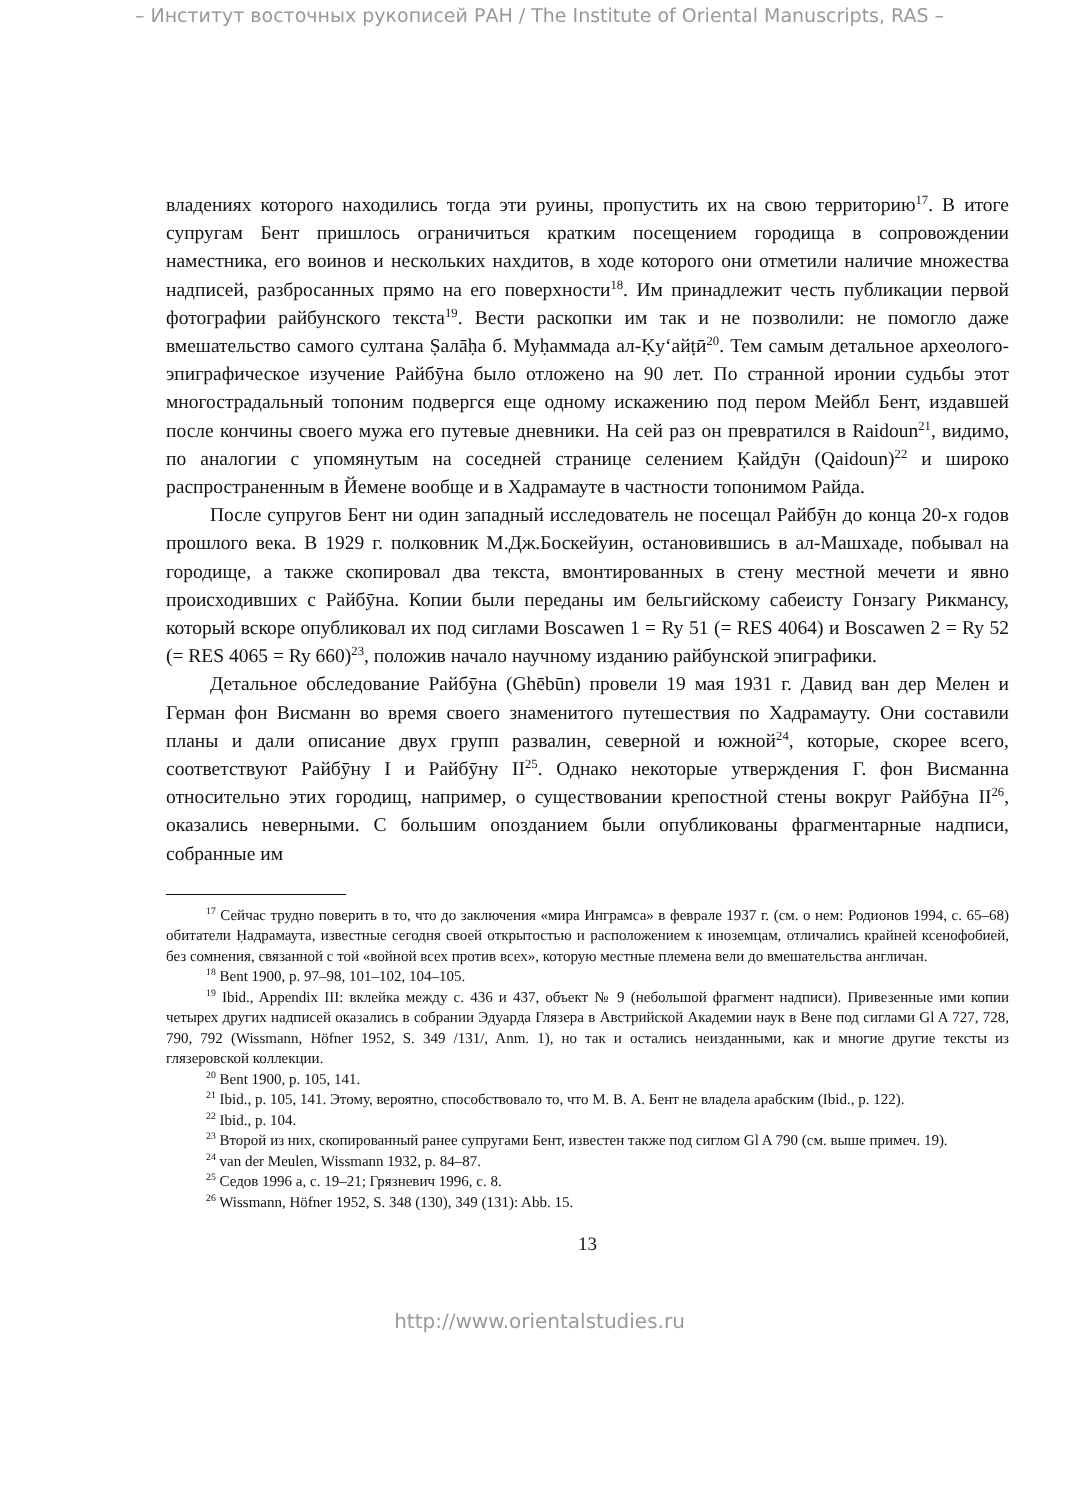– Институт восточных рукописей РАН / The Institute of Oriental Manuscripts, RAS –
владениях которого находились тогда эти руины, пропустить их на свою территорию<sup>17</sup>. В итоге супругам Бент пришлось ограничиться кратким посещением городища в сопровождении наместника, его воинов и нескольких нахдитов, в ходе которого они отметили наличие множества надписей, разбросанных прямо на его поверхности<sup>18</sup>. Им принадлежит честь публикации первой фотографии райбунского текста<sup>19</sup>. Вести раскопки им так и не позволили: не помогло даже вмешательство самого султана Ṣалāḥа б. Муḥаммада ал-Ḳу‘айṭӣ<sup>20</sup>. Тем самым детальное археолого-эпиграфическое изучение Райбӯна было отложено на 90 лет. По странной иронии судьбы этот многострадальный топоним подвергся еще одному искажению под пером Мейбл Бент, издавшей после кончины своего мужа его путевые дневники. На сей раз он превратился в Raidoun<sup>21</sup>, видимо, по аналогии с упомянутым на соседней странице селением Ḳайдӯн (Qaidoun)<sup>22</sup> и широко распространенным в Йемене вообще и в Хадрамауте в частности топонимом Райда.
После супругов Бент ни один западный исследователь не посещал Райбӯн до конца 20-х годов прошлого века. В 1929 г. полковник М.Дж.Боскейуин, остановившись в ал-Машхаде, побывал на городище, а также скопировал два текста, вмонтированных в стену местной мечети и явно происходивших с Райбӯна. Копии были переданы им бельгийскому сабеисту Гонзагу Рикмансу, который вскоре опубликовал их под сиглами Boscawen 1 = Ry 51 (= RES 4064) и Boscawen 2 = Ry 52 (= RES 4065 = Ry 660)<sup>23</sup>, положив начало научному изданию райбунской эпиграфики.
Детальное обследование Райбӯна (Ghēbūn) провели 19 мая 1931 г. Давид ван дер Мелен и Герман фон Висманн во время своего знаменитого путешествия по Хадрамауту. Они составили планы и дали описание двух групп развалин, северной и южной<sup>24</sup>, которые, скорее всего, соответствуют Райбӯну I и Райбӯну II<sup>25</sup>. Однако некоторые утверждения Г. фон Висманна относительно этих городищ, например, о существовании крепостной стены вокруг Райбӯна II<sup>26</sup>, оказались неверными. С большим опозданием были опубликованы фрагментарные надписи, собранные им
<sup>17</sup> Сейчас трудно поверить в то, что до заключения «мира Инграмса» в феврале 1937 г. (см. о нем: Родионов 1994, с. 65–68) обитатели Ḥадрамаута, известные сегодня своей открытостью и расположением к иноземцам, отличались крайней ксенофобией, без сомнения, связанной с той «войной всех против всех», которую местные племена вели до вмешательства англичан.
<sup>18</sup> Bent 1900, p. 97–98, 101–102, 104–105.
<sup>19</sup> Ibid., Appendix III: вклейка между с. 436 и 437, объект № 9 (небольшой фрагмент надписи). Привезенные ими копии четырех других надписей оказались в собрании Эдуарда Глязера в Австрийской Академии наук в Вене под сиглами Gl A 727, 728, 790, 792 (Wissmann, Höfner 1952, S. 349 /131/, Anm. 1), но так и остались неизданными, как и многие другие тексты из глязеровской коллекции.
<sup>20</sup> Bent 1900, p. 105, 141.
<sup>21</sup> Ibid., p. 105, 141. Этому, вероятно, способствовало то, что М. В. А. Бент не владела арабским (Ibid., p. 122).
<sup>22</sup> Ibid., p. 104.
<sup>23</sup> Второй из них, скопированный ранее супругами Бент, известен также под сиглом Gl A 790 (см. выше примеч. 19).
<sup>24</sup> van der Meulen, Wissmann 1932, p. 84–87.
<sup>25</sup> Седов 1996 а, с. 19–21; Грязневич 1996, с. 8.
<sup>26</sup> Wissmann, Höfner 1952, S. 348 (130), 349 (131): Abb. 15.
13
http://www.orientalstudies.ru